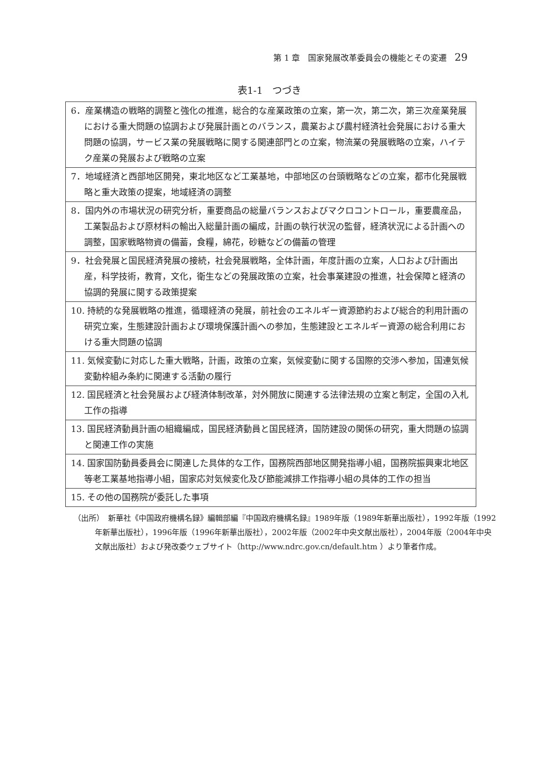第 1 章　国家発展改革委員会の機能とその変遷 29
表1-1　つづき
| 6．産業構造の戦略的調整と強化の推進，総合的な産業政策の立案，第一次，第二次，第三次産業発展における重大問題の協調および発展計画とのバランス，農業および農村経済社会発展における重大問題の協調，サービス業の発展戦略に関する関連部門との立案，物流業の発展戦略の立案，ハイテク産業の発展および戦略の立案 |
| 7．地域経済と西部地区開発，東北地区など工業基地，中部地区の台頭戦略などの立案，都市化発展戦略と重大政策の提案，地域経済の調整 |
| 8．国内外の市場状況の研究分析，重要商品の総量バランスおよびマクロコントロール，重要農産品，工業製品および原材料の輸出入総量計画の編成，計画の執行状況の監督，経済状況による計画への調整，国家戦略物資の備蓄，食糧，綿花，砂糖などの備蓄の管理 |
| 9．社会発展と国民経済発展の接続，社会発展戦略，全体計画，年度計画の立案，人口および計画出産，科学技術，教育，文化，衛生などの発展政策の立案，社会事業建設の推進，社会保障と経済の協調的発展に関する政策提案 |
| 10. 持続的な発展戦略の推進，循環経済の発展，前社会のエネルギー資源節約および総合的利用計画の研究立案，生態建設計画および環境保護計画への参加，生態建設とエネルギー資源の総合利用における重大問題の協調 |
| 11. 気候変動に対応した重大戦略，計画，政策の立案，気候変動に関する国際的交渉へ参加，国連気候変動枠組み条約に関連する活動の履行 |
| 12. 国民経済と社会発展および経済体制改革，対外開放に関連する法律法規の立案と制定，全国の入札工作の指導 |
| 13. 国民経済動員計画の組織編成，国民経済動員と国民経済，国防建設の関係の研究，重大問題の協調と関連工作の実施 |
| 14. 国家国防動員委員会に関連した具体的な工作，国務院西部地区開発指導小組，国務院振興東北地区等老工業基地指導小組，国家応対気候変化及び節能減排工作指導小組の具体的工作の担当 |
| 15. その他の国務院が委託した事項 |
（出所）　新華社《中国政府機構名録》編輯部編『中国政府機構名録』1989年版（1989年新華出版社），1992年版（1992年新華出版社），1996年版（1996年新華出版社），2002年版（2002年中央文献出版社），2004年版（2004年中央文献出版社）および発改委ウェブサイト（http://www.ndrc.gov.cn/default.htm ）より筆者作成。